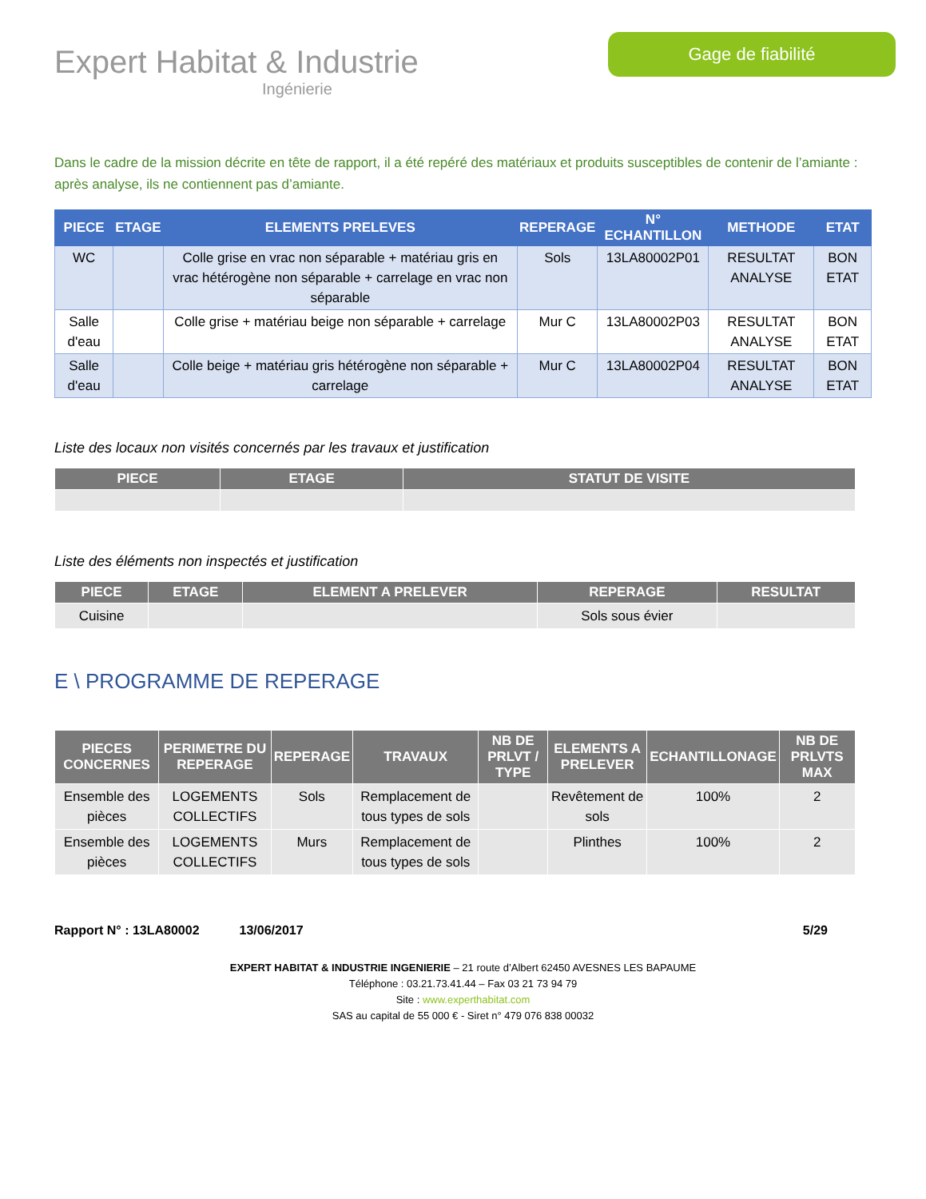Expert Habitat & Industrie
Ingénierie
Gage de fiabilité
Dans le cadre de la mission décrite en tête de rapport, il a été repéré des matériaux et produits susceptibles de contenir de l’amiante : après analyse, ils ne contiennent pas d’amiante.
| PIECE | ETAGE | ELEMENTS PRELEVES | REPERAGE | N° ECHANTILLON | METHODE | ETAT |
| --- | --- | --- | --- | --- | --- | --- |
| WC | | Colle grise en vrac non séparable + matériau gris en vrac hétérogène non séparable + carrelage en vrac non séparable | Sols | 13LA80002P01 | RESULTAT ANALYSE | BON ETAT |
| Salle d'eau | | Colle grise + matériau beige non séparable + carrelage | Mur C | 13LA80002P03 | RESULTAT ANALYSE | BON ETAT |
| Salle d'eau | | Colle beige + matériau gris hétérogène non séparable + carrelage | Mur C | 13LA80002P04 | RESULTAT ANALYSE | BON ETAT |
Liste des locaux non visités concernés par les travaux et justification
| PIECE | ETAGE | STATUT DE VISITE |
| --- | --- | --- |
Liste des éléments non inspectés et justification
| PIECE | ETAGE | ELEMENT A PRELEVER | REPERAGE | RESULTAT |
| --- | --- | --- | --- | --- |
| Cuisine | | | Sols sous évier | |
E \ PROGRAMME DE REPERAGE
| PIECES CONCERNES | PERIMETRE DU REPERAGE | REPERAGE | TRAVAUX | NB DE PRLVT / TYPE | ELEMENTS A PRELEVER | ECHANTILLONAGE | NB DE PRLVTS MAX |
| --- | --- | --- | --- | --- | --- | --- | --- |
| Ensemble des pièces | LOGEMENTS COLLECTIFS | Sols | Remplacement de tous types de sols | | Revêtement de sols | 100% | 2 |
| Ensemble des pièces | LOGEMENTS COLLECTIFS | Murs | Remplacement de tous types de sols | | Plinthes | 100% | 2 |
Rapport N° : 13LA80002 13/06/2017 5/29
EXPERT HABITAT & INDUSTRIE INGENIERIE – 21 route d’Albert 62450 AVESNES LES BAPAUME
Téléphone : 03.21.73.41.44 – Fax 03 21 73 94 79
Site : www.experthabitat.com
SAS au capital de 55 000 € - Siret n° 479 076 838 00032